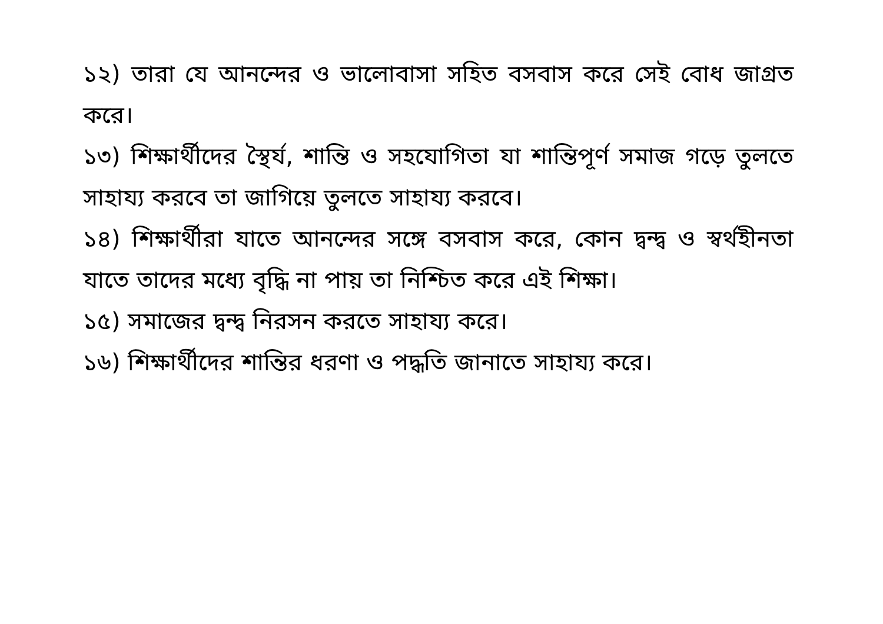১২) তারা যে আনন্দের ও ভালোবাসা সহিত বসবাস করে সেই বোধ জাগ্রত করে।
১৩) শিক্ষার্থীদের স্থৈর্য, শান্তি ও সহযোগিতা যা শান্তিপূর্ণ সমাজ গড়ে তুলতে সাহায্য করবে তা জাগিয়ে তুলতে সাহায্য করবে।
১৪) শিক্ষার্থীরা যাতে আনন্দের সঙ্গে বসবাস করে, কোন দ্বন্দ্ব ও স্বর্থহীনতা যাতে তাদের মধ্যে বৃদ্ধি না পায় তা নিশ্চিত করে এই শিক্ষা।
১৫) সমাজের দ্বন্দ্ব নিরসন করতে সাহায্য করে।
১৬) শিক্ষার্থীদের শান্তির ধরণা ও পদ্ধতি জানাতে সাহায্য করে।